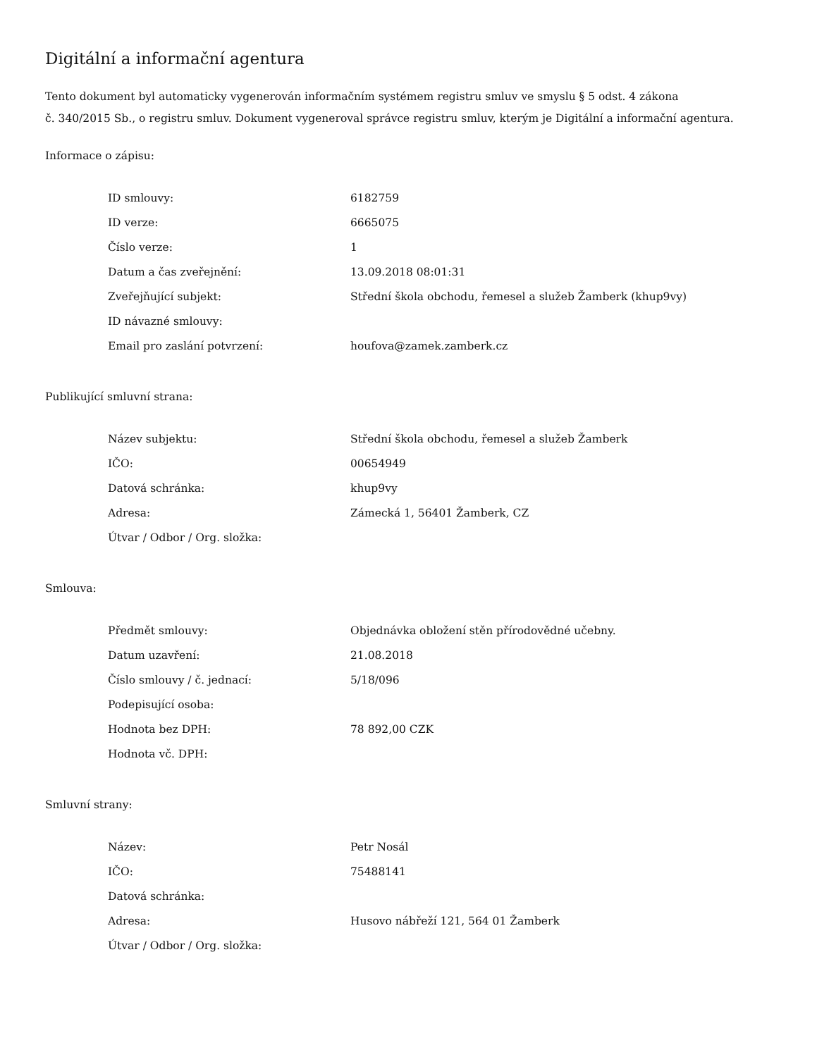Digitální a informační agentura
Tento dokument byl automaticky vygenerován informačním systémem registru smluv ve smyslu § 5 odst. 4 zákona
č. 340/2015 Sb., o registru smluv. Dokument vygeneroval správce registru smluv, kterým je Digitální a informační agentura.
Informace o zápisu:
| ID smlouvy: | 6182759 |
| ID verze: | 6665075 |
| Číslo verze: | 1 |
| Datum a čas zveřejnění: | 13.09.2018 08:01:31 |
| Zveřejňující subjekt: | Střední škola obchodu, řemesel a služeb Žamberk (khup9vy) |
| ID návazné smlouvy: | |
| Email pro zaslání potvrzení: | houfova@zamek.zamberk.cz |
Publikující smluvní strana:
| Název subjektu: | Střední škola obchodu, řemesel a služeb Žamberk |
| IČO: | 00654949 |
| Datová schránka: | khup9vy |
| Adresa: | Zámecká 1, 56401 Žamberk, CZ |
| Útvar / Odbor / Org. složka: | |
Smlouva:
| Předmět smlouvy: | Objednávka obložení stěn přírodovědné učebny. |
| Datum uzavření: | 21.08.2018 |
| Číslo smlouvy / č. jednací: | 5/18/096 |
| Podepisující osoba: | |
| Hodnota bez DPH: | 78 892,00 CZK |
| Hodnota vč. DPH: | |
Smluvní strany:
| Název: | Petr Nosál |
| IČO: | 75488141 |
| Datová schránka: | |
| Adresa: | Husovo nábřeží 121, 564 01 Žamberk |
| Útvar / Odbor / Org. složka: | |